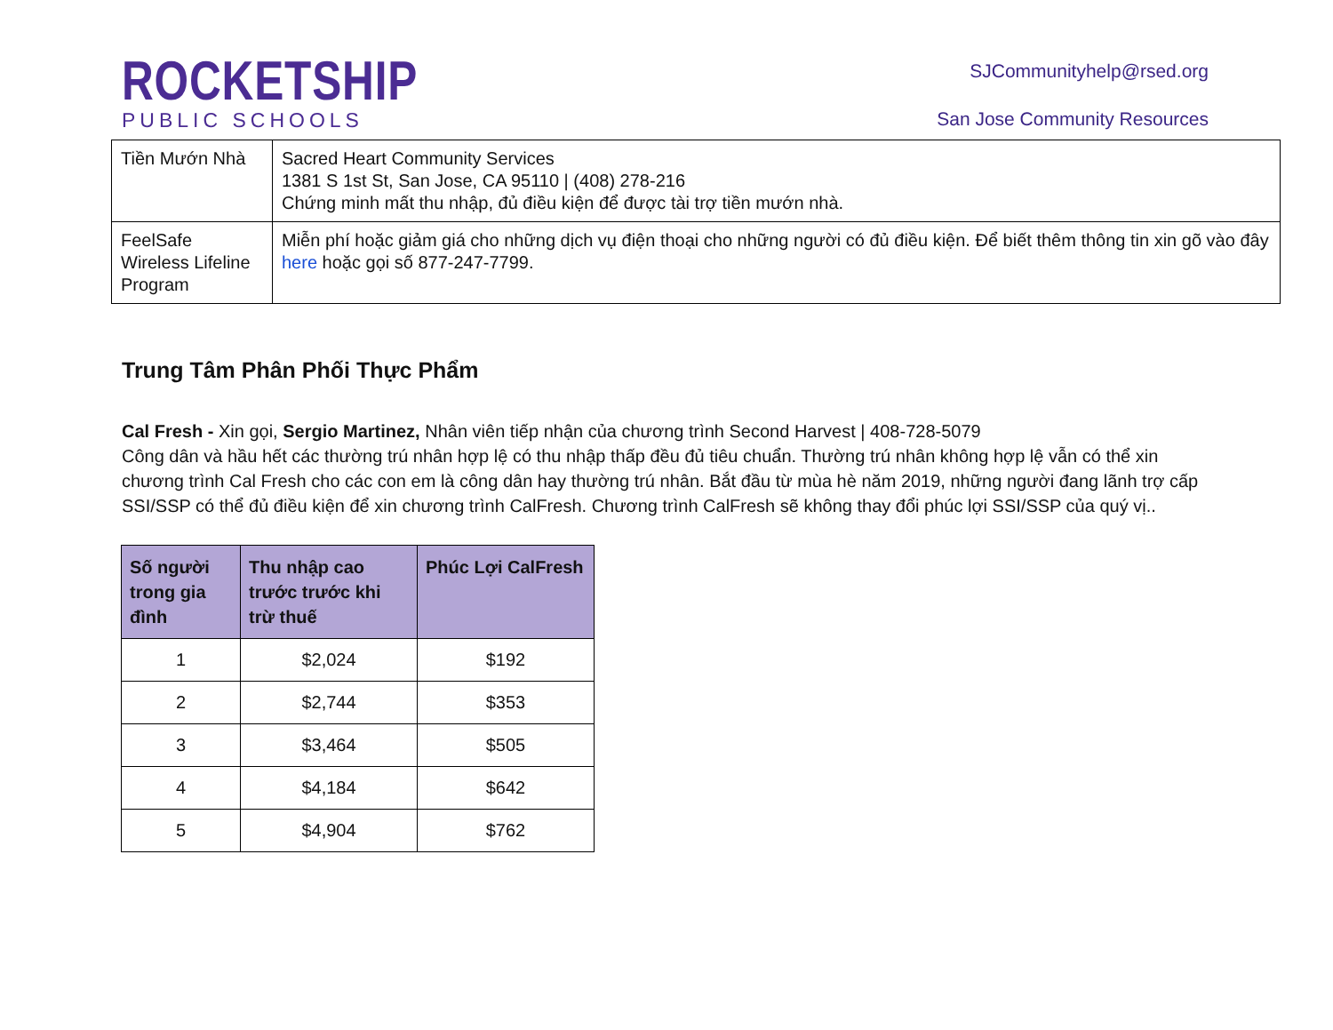ROCKETSHIP
PUBLIC SCHOOLS
SJCommunityhelp@rsed.org
San Jose Community Resources
| Tiền Mướn Nhà | Sacred Heart Community Services 1381 S 1st St, San Jose, CA 95110 / (408) 278-216 Chứng minh mất thu nhập, đủ điều kiện để được tài trợ tiền mướn nhà. |
| FeelSafe Wireless Lifeline Program | Miễn phí hoặc giảm giá cho những dịch vụ điện thoại cho những người có đủ điều kiện. Để biết thêm thông tin xin gõ vào đây here hoặc gọi số 877-247-7799. |
Trung Tâm Phân Phối Thực Phẩm
Cal Fresh - Xin gọi, Sergio Martinez, Nhân viên tiếp nhận của chương trình Second Harvest | 408-728-5079
Công dân và hầu hết các thường trú nhân hợp lệ có thu nhập thấp đều đủ tiêu chuẩn. Thường trú nhân không hợp lệ vẫn có thể xin chương trình Cal Fresh cho các con em là công dân hay thường trú nhân. Bắt đầu từ mùa hè năm 2019, những người đang lãnh trợ cấp SSI/SSP có thể đủ điều kiện để xin chương trình CalFresh. Chương trình CalFresh sẽ không thay đổi phúc lợi SSI/SSP của quý vị..
| Số người trong gia đình | Thu nhập cao trước trước khi trừ thuế | Phúc Lợi CalFresh |
| --- | --- | --- |
| 1 | $2,024 | $192 |
| 2 | $2,744 | $353 |
| 3 | $3,464 | $505 |
| 4 | $4,184 | $642 |
| 5 | $4,904 | $762 |